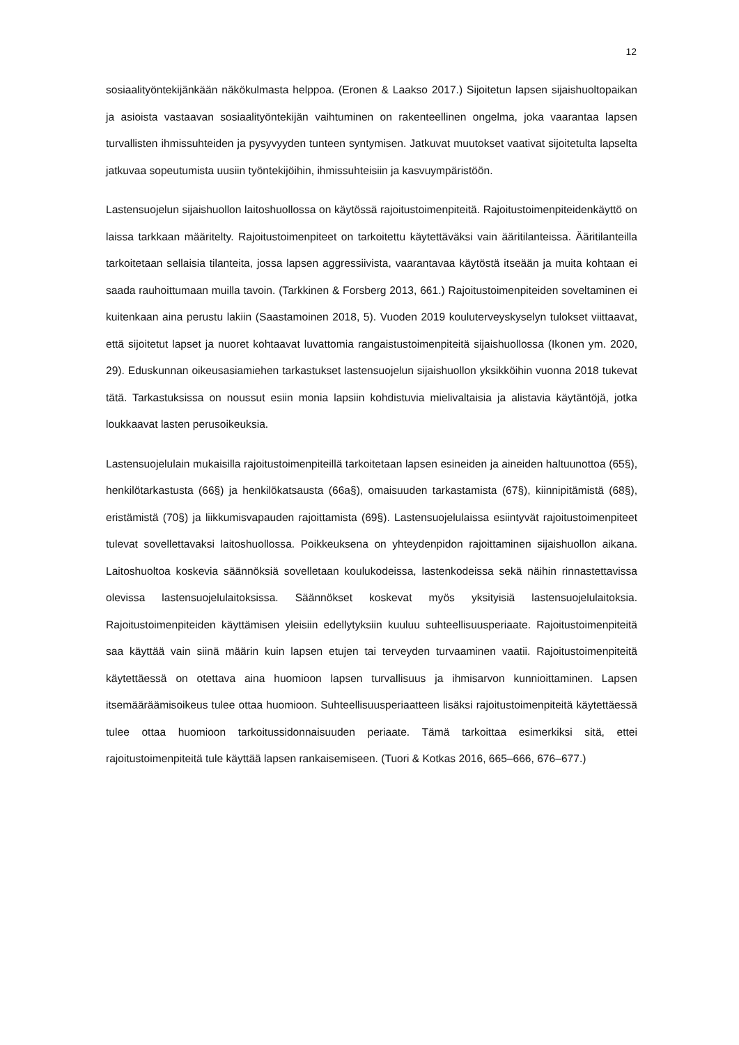12
sosiaalityöntekijänkään näkökulmasta helppoa. (Eronen & Laakso 2017.) Sijoitetun lapsen sijaishuoltopaikan ja asioista vastaavan sosiaalityöntekijän vaihtuminen on rakenteellinen ongelma, joka vaarantaa lapsen turvallisten ihmissuhteiden ja pysyvyyden tunteen syntymisen. Jatkuvat muutokset vaativat sijoitetulta lapselta jatkuvaa sopeutumista uusiin työntekijöihin, ihmissuhteisiin ja kasvuympäristöön.
Lastensuojelun sijaishuollon laitoshuollossa on käytössä rajoitustoimenpiteitä. Rajoitustoimenpiteidenkäyttö on laissa tarkkaan määritelty. Rajoitustoimenpiteet on tarkoitettu käytettäväksi vain ääritilanteissa. Ääritilanteilla tarkoitetaan sellaisia tilanteita, jossa lapsen aggressiivista, vaarantavaa käytöstä itseään ja muita kohtaan ei saada rauhoittumaan muilla tavoin. (Tarkkinen & Forsberg 2013, 661.) Rajoitustoimenpiteiden soveltaminen ei kuitenkaan aina perustu lakiin (Saastamoinen 2018, 5). Vuoden 2019 kouluterveyskyselyn tulokset viittaavat, että sijoitetut lapset ja nuoret kohtaavat luvattomia rangaistustoimenpiteitä sijaishuollossa (Ikonen ym. 2020, 29). Eduskunnan oikeusasiamiehen tarkastukset lastensuojelun sijaishuollon yksikköihin vuonna 2018 tukevat tätä. Tarkastuksissa on noussut esiin monia lapsiin kohdistuvia mielivaltaisia ja alistavia käytäntöjä, jotka loukkaavat lasten perusoikeuksia.
Lastensuojelulain mukaisilla rajoitustoimenpiteillä tarkoitetaan lapsen esineiden ja aineiden haltuunottoa (65§), henkilötarkastusta (66§) ja henkilökatsausta (66a§), omaisuuden tarkastamista (67§), kiinnipitämistä (68§), eristämistä (70§) ja liikkumisvapauden rajoittamista (69§). Lastensuojelulaissa esiintyvät rajoitustoimenpiteet tulevat sovellettavaksi laitoshuollossa. Poikkeuksena on yhteydenpidon rajoittaminen sijaishuollon aikana. Laitoshuoltoa koskevia säännöksiä sovelletaan koulukodeissa, lastenkodeissa sekä näihin rinnastettavissa olevissa lastensuojelulaitoksissa. Säännökset koskevat myös yksityisiä lastensuojelulaitoksia. Rajoitustoimenpiteiden käyttämisen yleisiin edellytyksiin kuuluu suhteellisuusperiaate. Rajoitustoimenpiteitä saa käyttää vain siinä määrin kuin lapsen etujen tai terveyden turvaaminen vaatii. Rajoitustoimenpiteitä käytettäessä on otettava aina huomioon lapsen turvallisuus ja ihmisarvon kunnioittaminen. Lapsen itsemääräämisoikeus tulee ottaa huomioon. Suhteellisuusperiaatteen lisäksi rajoitustoimenpiteitä käytettäessä tulee ottaa huomioon tarkoitussidonnaisuuden periaate. Tämä tarkoittaa esimerkiksi sitä, ettei rajoitustoimenpiteitä tule käyttää lapsen rankaisemiseen. (Tuori & Kotkas 2016, 665–666, 676–677.)